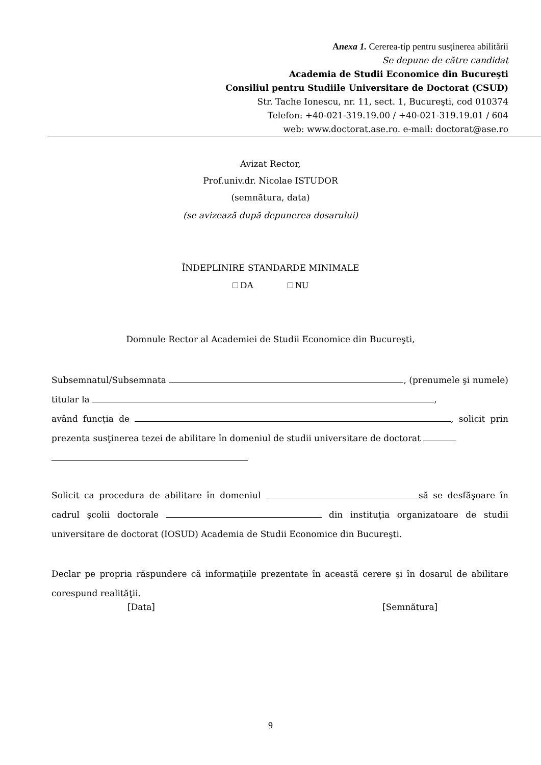Anexa 1. Cererea-tip pentru susținerea abilitării
Se depune de către candidat
Academia de Studii Economice din Bucureşti
Consiliul pentru Studiile Universitare de Doctorat (CSUD)
Str. Tache Ionescu, nr. 11, sect. 1, Bucureşti, cod 010374
Telefon: +40-021-319.19.00 / +40-021-319.19.01 / 604
web: www.doctorat.ase.ro. e-mail: doctorat@ase.ro
Avizat Rector,
Prof.univ.dr. Nicolae ISTUDOR
(semnătura, data)
(se avizează după depunerea dosarului)
ÎNDEPLINIRE STANDARDE MINIMALE
□ DA □ NU
Domnule Rector al Academiei de Studii Economice din Bucureşti,
Subsemnatul/Subsemnata , (prenumele şi numele) titular la ,
având funcţia de , solicit prin prezenta susţinerea tezei de abilitare în domeniul de studii universitare de doctorat
Solicit ca procedura de abilitare în domeniul să se desfăşoare în cadrul şcolii doctorale din instituţia organizatoare de studii universitare de doctorat (IOSUD) Academia de Studii Economice din Bucureşti.
Declar pe propria răspundere că informaţiile prezentate în această cerere şi în dosarul de abilitare corespund realităţii.
[Data] [Semnătura]
9